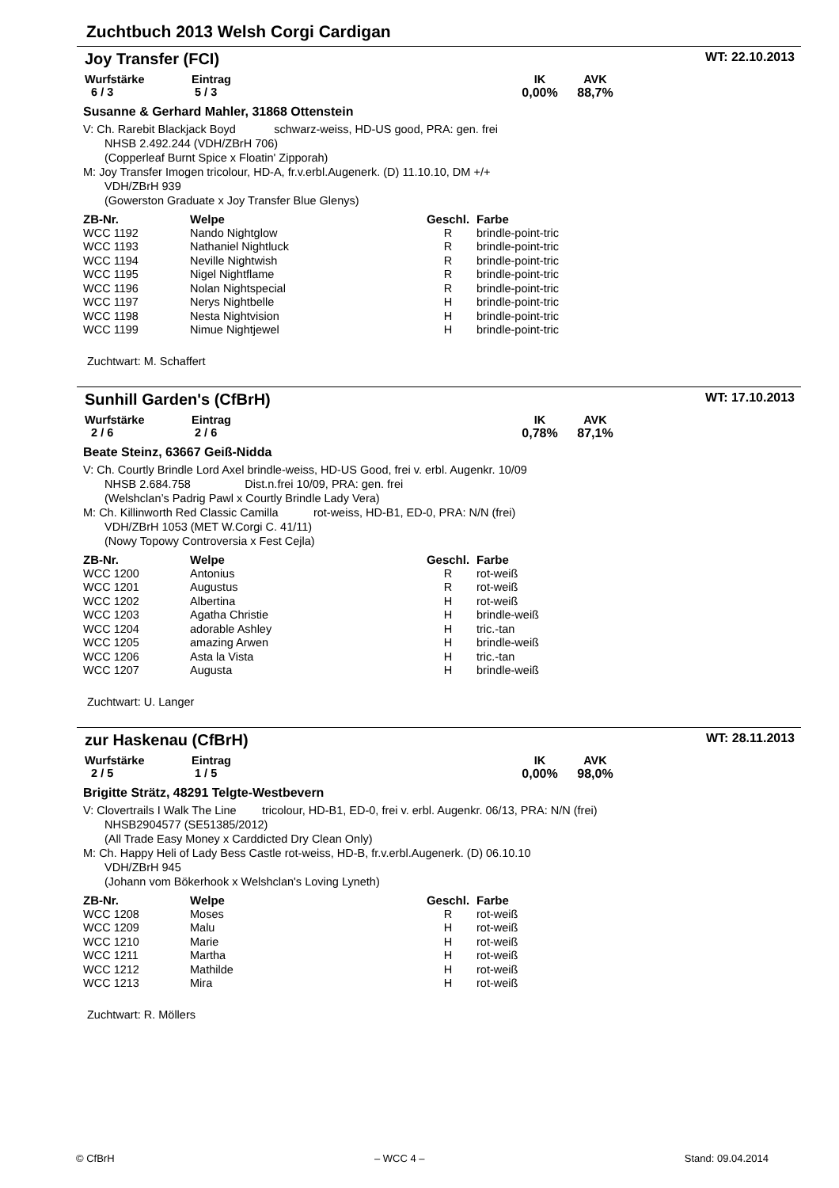Zuchtbuch 2013 Welsh Corgi Cardigan
Joy Transfer (FCI) WT: 22.10.2013
Wurfstärke
6 / 3
Eintrag
5 / 3
IK
0,00%
AVK
88,7%
Susanne & Gerhard Mahler, 31868 Ottenstein
V: Ch. Rarebit Blackjack Boyd schwarz-weiss, HD-US good, PRA: gen. frei
NHSB 2.492.244 (VDH/ZBrH 706)
(Copperleaf Burnt Spice x Floatin' Zipporah)
M: Joy Transfer Imogen tricolour, HD-A, fr.v.erbl.Augenerk. (D) 11.10.10, DM +/+
VDH/ZBrH 939
(Gowerston Graduate x Joy Transfer Blue Glenys)
| ZB-Nr. | Welpe | Geschl. | Farbe |
| --- | --- | --- | --- |
| WCC 1192 | Nando Nightglow | R | brindle-point-tric |
| WCC 1193 | Nathaniel Nightluck | R | brindle-point-tric |
| WCC 1194 | Neville Nightwish | R | brindle-point-tric |
| WCC 1195 | Nigel Nightflame | R | brindle-point-tric |
| WCC 1196 | Nolan Nightspecial | R | brindle-point-tric |
| WCC 1197 | Nerys Nightbelle | H | brindle-point-tric |
| WCC 1198 | Nesta Nightvision | H | brindle-point-tric |
| WCC 1199 | Nimue Nightjewel | H | brindle-point-tric |
Zuchtwart: M. Schaffert
Sunhill Garden's (CfBrH) WT: 17.10.2013
Wurfstärke
2 / 6
Eintrag
2 / 6
IK
0,78%
AVK
87,1%
Beate Steinz, 63667 Geiß-Nidda
V: Ch. Courtly Brindle Lord Axel brindle-weiss, HD-US Good, frei v. erbl. Augenkr. 10/09
NHSB 2.684.758 Dist.n.frei 10/09, PRA: gen. frei
(Welshclan’s Padrig Pawl x Courtly Brindle Lady Vera)
M: Ch. Killinworth Red Classic Camilla rot-weiss, HD-B1, ED-0, PRA: N/N (frei)
VDH/ZBrH 1053 (MET W.Corgi C. 41/11)
(Nowy Topowy Controversia x Fest Cejla)
| ZB-Nr. | Welpe | Geschl. | Farbe |
| --- | --- | --- | --- |
| WCC 1200 | Antonius | R | rot-weiß |
| WCC 1201 | Augustus | R | rot-weiß |
| WCC 1202 | Albertina | H | rot-weiß |
| WCC 1203 | Agatha Christie | H | brindle-weiß |
| WCC 1204 | adorable Ashley | H | tric.-tan |
| WCC 1205 | amazing Arwen | H | brindle-weiß |
| WCC 1206 | Asta la Vista | H | tric.-tan |
| WCC 1207 | Augusta | H | brindle-weiß |
Zuchtwart: U. Langer
zur Haskenau (CfBrH) WT: 28.11.2013
Wurfstärke
2 / 5
Eintrag
1 / 5
IK
0,00%
AVK
98,0%
Brigitte Strätz, 48291 Telgte-Westbevern
V: Clovertrails I Walk The Line tricolour, HD-B1, ED-0, frei v. erbl. Augenkr. 06/13, PRA: N/N (frei)
NHSB2904577 (SE51385/2012)
(All Trade Easy Money x Carddicted Dry Clean Only)
M: Ch. Happy Heli of Lady Bess Castle rot-weiss, HD-B, fr.v.erbl.Augenerk. (D) 06.10.10
VDH/ZBrH 945
(Johann vom Bökerhook x Welshclan's Loving Lyneth)
| ZB-Nr. | Welpe | Geschl. | Farbe |
| --- | --- | --- | --- |
| WCC 1208 | Moses | R | rot-weiß |
| WCC 1209 | Malu | H | rot-weiß |
| WCC 1210 | Marie | H | rot-weiß |
| WCC 1211 | Martha | H | rot-weiß |
| WCC 1212 | Mathilde | H | rot-weiß |
| WCC 1213 | Mira | H | rot-weiß |
Zuchtwart: R. Möllers
© CfBrH – WCC 4 – Stand: 09.04.2014